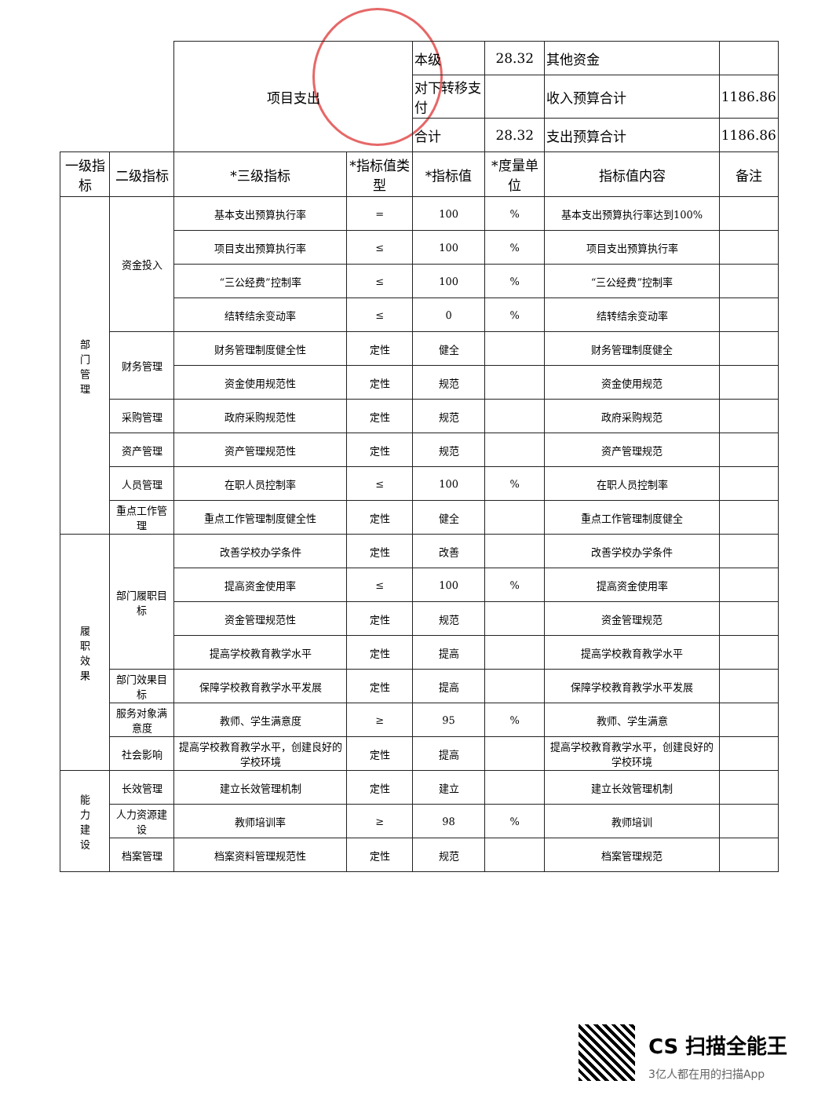| | | 项目支出 | | 本级 | 28.32 | 其他资金 | |
| | | | | 对下转移支付 | | 收入预算合计 | 1186.86 |
| | | | | 合计 | 28.32 | 支出预算合计 | 1186.86 |
| 一级指标 | 二级指标 | *三级指标 | *指标值类型 | *指标值 | *度量单位 | 指标值内容 | 备注 |
| 部 门 管 理 | 资金投入 | 基本支出预算执行率 | = | 100 | % | 基本支出预算执行率达到100% | |
| | | 项目支出预算执行率 | ≤ | 100 | % | 项目支出预算执行率 | |
| | | “三公经费”控制率 | ≤ | 100 | % | “三公经费”控制率 | |
| | | 结转结余变动率 | ≤ | 0 | % | 结转结余变动率 | |
| | 财务管理 | 财务管理制度健全性 | 定性 | 健全 | | 财务管理制度健全 | |
| | | 资金使用规范性 | 定性 | 规范 | | 资金使用规范 | |
| | 采购管理 | 政府采购规范性 | 定性 | 规范 | | 政府采购规范 | |
| | 资产管理 | 资产管理规范性 | 定性 | 规范 | | 资产管理规范 | |
| | 人员管理 | 在职人员控制率 | ≤ | 100 | % | 在职人员控制率 | |
| | 重点工作管理 | 重点工作管理制度健全性 | 定性 | 健全 | | 重点工作管理制度健全 | |
| 履 职 效 果 | 部门履职目标 | 改善学校办学条件 | 定性 | 改善 | | 改善学校办学条件 | |
| | | 提高资金使用率 | ≤ | 100 | % | 提高资金使用率 | |
| | | 资金管理规范性 | 定性 | 规范 | | 资金管理规范 | |
| | | 提高学校教育教学水平 | 定性 | 提高 | | 提高学校教育教学水平 | |
| | 部门效果目标 | 保障学校教育教学水平发展 | 定性 | 提高 | | 保障学校教育教学水平发展 | |
| | 服务对象满意度 | 教师、学生满意度 | ≥ | 95 | % | 教师、学生满意 | |
| | 社会影响 | 提高学校教育教学水平，创建良好的学校环境 | 定性 | 提高 | | 提高学校教育教学水平，创建良好的学校环境 | |
| 能 力 建 设 | 长效管理 | 建立长效管理机制 | 定性 | 建立 | | 建立长效管理机制 | |
| | 人力资源建设 | 教师培训率 | ≥ | 98 | % | 教师培训 | |
| | 档案管理 | 档案资料管理规范性 | 定性 | 规范 | | 档案管理规范 | |
CS 扫描全能王
3亿人都在用的扫描App